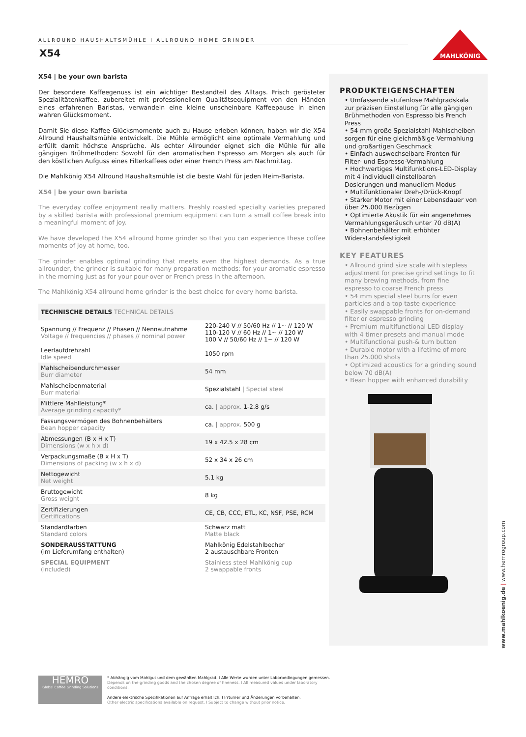ALLROUND HAUSHALTSMÜHLE I ALLROUND HOME GRINDER
X54
MAHLKÖNIG
X54 | be your own barista
Der besondere Kaffeegenuss ist ein wichtiger Bestandteil des Alltags. Frisch gerösteter Spezialitätenkaffee, zubereitet mit professionellem Qualitätsequipment von den Händen eines erfahrenen Baristas, verwandeln eine kleine unscheinbare Kaffeepause in einen wahren Glücksmoment.
Damit Sie diese Kaffee-Glücksmomente auch zu Hause erleben können, haben wir die X54 Allround Haushaltsmühle entwickelt. Die Mühle ermöglicht eine optimale Vermahlung und erfüllt damit höchste Ansprüche. Als echter Allrounder eignet sich die Mühle für alle gängigen Brühmethoden: Sowohl für den aromatischen Espresso am Morgen als auch für den köstlichen Aufguss eines Filterkaffees oder einer French Press am Nachmittag.
Die Mahlkönig X54 Allround Haushaltsmühle ist die beste Wahl für jeden Heim-Barista.
X54 | be your own barista
The everyday coffee enjoyment really matters. Freshly roasted specialty varieties prepared by a skilled barista with professional premium equipment can turn a small coffee break into a meaningful moment of joy.
We have developed the X54 allround home grinder so that you can experience these coffee moments of joy at home, too.
The grinder enables optimal grinding that meets even the highest demands. As a true allrounder, the grinder is suitable for many preparation methods: for your aromatic espresso in the morning just as for your pour-over or French press in the afternoon.
The Mahlkönig X54 allround home grinder is the best choice for every home barista.
| TECHNISCHE DETAILS TECHNICAL DETAILS | |
| Spannung // Frequenz // Phasen // Nennaufnahme Voltage // frequencies // phases // nominal power | 220-240 V // 50/60 Hz // 1~ // 120 W 110-120 V // 60 Hz // 1~ // 120 W 100 V // 50/60 Hz // 1~ // 120 W |
| Leerlaufdrehzahl Idle speed | 1050 rpm |
| Mahlscheibendurchmesser Burr diameter | 54 mm |
| Mahlscheibenmaterial Burr material | Spezialstahl / Special steel |
| Mittlere Mahlleistung* Average grinding capacity* | ca. / approx. 1-2.8 g/s |
| Fassungsvermögen des Bohnenbehälters Bean hopper capacity | ca. / approx. 500 g |
| Abmessungen (B x H x T) Dimensions (w x h x d) | 19 x 42.5 x 28 cm |
| Verpackungsmaße (B x H x T) Dimensions of packing (w x h x d) | 52 x 34 x 26 cm |
| Nettogewicht Net weight | 5.1 kg |
| Bruttogewicht Gross weight | 8 kg |
| Zertifizierungen Certifications | CE, CB, CCC, ETL, KC, NSF, PSE, RCM |
| Standardfarben Standard colors | Schwarz matt Matte black |
| SONDERAUSSTATTUNG (im Lieferumfang enthalten) | Mahlkönig Edelstahlbecher 2 austauschbare Fronten |
| SPECIAL EQUIPMENT (included) | Stainless steel Mahlkönig cup 2 swappable fronts |
PRODUKTEIGENSCHAFTEN
• Umfassende stufenlose Mahlgradskala zur präzisen Einstellung für alle gängigen Brühmethoden von Espresso bis French Press
• 54 mm große Spezialstahl-Mahlscheiben sorgen für eine gleichmäßige Vermahlung und großartigen Geschmack
• Einfach auswechselbare Fronten für Filter- und Espresso-Vermahlung
• Hochwertiges Multifunktions-LED-Display mit 4 individuell einstellbaren Dosierungen und manuellem Modus
• Multifunktionaler Dreh-/Drück-Knopf
• Starker Motor mit einer Lebensdauer von über 25.000 Bezügen
• Optimierte Akustik für ein angenehmes Vermahlungsgeräusch unter 70 dB(A)
• Bohnenbehälter mit erhöhter Widerstandsfestigkeit
KEY FEATURES
• Allround grind size scale with stepless adjustment for precise grind settings to fit many brewing methods, from fine espresso to coarse French press
• 54 mm special steel burrs for even particles and a top taste experience
• Easily swappable fronts for on-demand filter or espresso grinding
• Premium multifunctional LED display with 4 timer presets and manual mode
• Multifunctional push-& turn button
• Durable motor with a lifetime of more than 25.000 shots
• Optimized acoustics for a grinding sound below 70 dB(A)
• Bean hopper with enhanced durability
www.mahlkoenig.de | www.hemrogroup.com
HEMRO
Global Coffee Grinding Solutions
* Abhängig vom Mahlgut und dem gewählten Mahlgrad. I Alle Werte wurden unter Laborbedingungen gemessen.
Depends on the grinding goods and the chosen degree of fineness. I All measured values under laboratory conditions.
Andere elektrische Spezifikationen auf Anfrage erhältlich. I Irrtümer und Änderungen vorbehalten.
Other electric specifications available on request. I Subject to change without prior notice.